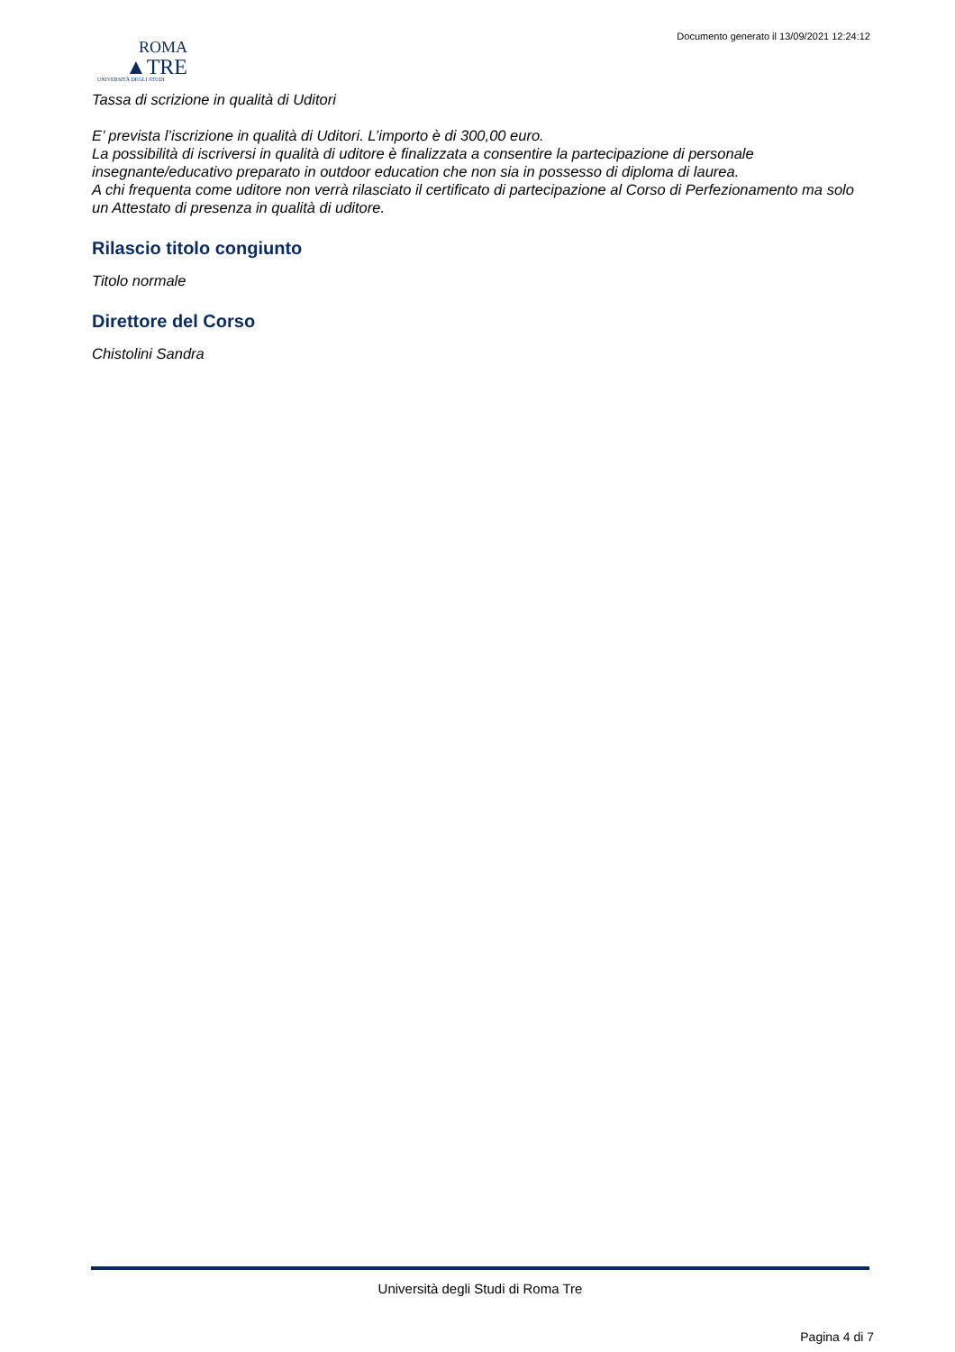Documento generato il 13/09/2021 12:24:12
ROMA
▲TRE
UNIVERSITÀ DEGLI STUDI
Tassa di scrizione in qualità di Uditori
E’ prevista l’iscrizione in qualità di Uditori. L’importo è di 300,00 euro.
La possibilità di iscriversi in qualità di uditore è finalizzata a consentire la partecipazione di personale insegnante/educativo preparato in outdoor education che non sia in possesso di diploma di laurea.
A chi frequenta come uditore non verrà rilasciato il certificato di partecipazione al Corso di Perfezionamento ma solo un Attestato di presenza in qualità di uditore.
Rilascio titolo congiunto
Titolo normale
Direttore del Corso
Chistolini Sandra
Università degli Studi di Roma Tre
Pagina 4 di 7